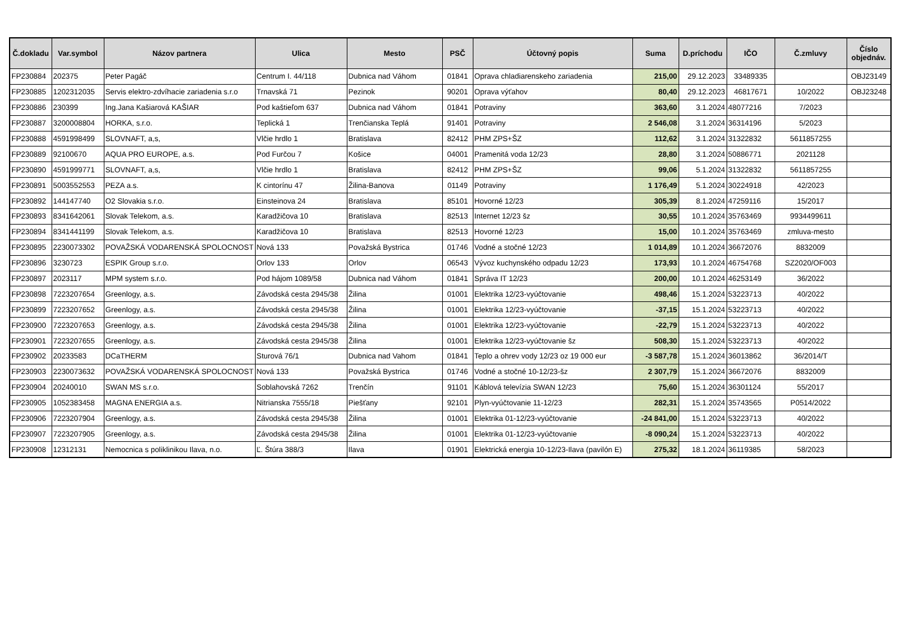| Č.dokladu | Var.symbol | Názov partnera | Ulica | Mesto | PSČ | Účtovný popis | Suma | D.príchodu | IČO | Č.zmluvy | Číslo objednáv. |
| --- | --- | --- | --- | --- | --- | --- | --- | --- | --- | --- | --- |
| FP230884 | 202375 | Peter Pagáč | Centrum I. 44/118 | Dubnica nad Váhom | 01841 | Oprava chladiarenskeho zariadenia | 215,00 | 29.12.2023 | 33489335 | | OBJ23149 |
| FP230885 | 1202312035 | Servis elektro-zdvíhacie zariadenia s.r.o | Trnavská 71 | Pezinok | 90201 | Oprava výťahov | 80,40 | 29.12.2023 | 46817671 | 10/2022 | OBJ23248 |
| FP230886 | 230399 | Ing.Jana Kašiarová KAŠIAR | Pod kaštieľom 637 | Dubnica nad Váhom | 01841 | Potraviny | 363,60 | 3.1.2024 | 48077216 | 7/2023 | |
| FP230887 | 3200008804 | HORKA, s.r.o. | Teplická 1 | Trenčianska Teplá | 91401 | Potraviny | 2 546,08 | 3.1.2024 | 36314196 | 5/2023 | |
| FP230888 | 4591998499 | SLOVNAFT, a,s, | Vlčie hrdlo 1 | Bratislava | 82412 | PHM ZPS+ŠZ | 112,62 | 3.1.2024 | 31322832 | 5611857255 | |
| FP230889 | 92100670 | AQUA PRO EUROPE, a.s. | Pod Furčou 7 | Košice | 04001 | Pramenitá voda 12/23 | 28,80 | 3.1.2024 | 50886771 | 2021128 | |
| FP230890 | 4591999771 | SLOVNAFT, a,s, | Vlčie hrdlo 1 | Bratislava | 82412 | PHM ZPS+ŠZ | 99,06 | 5.1.2024 | 31322832 | 5611857255 | |
| FP230891 | 5003552553 | PEZA a.s. | K cintorínu 47 | Žilina-Banova | 01149 | Potraviny | 1 176,49 | 5.1.2024 | 30224918 | 42/2023 | |
| FP230892 | 144147740 | O2 Slovakia s.r.o. | Einsteinova 24 | Bratislava | 85101 | Hovorné 12/23 | 305,39 | 8.1.2024 | 47259116 | 15/2017 | |
| FP230893 | 8341642061 | Slovak Telekom, a.s. | Karadžičova 10 | Bratislava | 82513 | Internet 12/23 šz | 30,55 | 10.1.2024 | 35763469 | 9934499611 | |
| FP230894 | 8341441199 | Slovak Telekom, a.s. | Karadžičova 10 | Bratislava | 82513 | Hovorné 12/23 | 15,00 | 10.1.2024 | 35763469 | zmluva-mesto | |
| FP230895 | 2230073302 | POVAŽSKÁ VODARENSKÁ SPOLOCNOST | Nová 133 | Považská Bystrica | 01746 | Vodné a stočné 12/23 | 1 014,89 | 10.1.2024 | 36672076 | 8832009 | |
| FP230896 | 3230723 | ESPIK Group s.r.o. | Orlov 133 | Orlov | 06543 | Vývoz kuchynského odpadu 12/23 | 173,93 | 10.1.2024 | 46754768 | SZ2020/OF003 | |
| FP230897 | 2023117 | MPM system s.r.o. | Pod hájom 1089/58 | Dubnica nad Váhom | 01841 | Správa IT 12/23 | 200,00 | 10.1.2024 | 46253149 | 36/2022 | |
| FP230898 | 7223207654 | Greenlogy, a.s. | Závodská cesta 2945/38 | Žilina | 01001 | Elektrika 12/23-vyúčtovanie | 498,46 | 15.1.2024 | 53223713 | 40/2022 | |
| FP230899 | 7223207652 | Greenlogy, a.s. | Závodská cesta 2945/38 | Žilina | 01001 | Elektrika 12/23-vyúčtovanie | -37,15 | 15.1.2024 | 53223713 | 40/2022 | |
| FP230900 | 7223207653 | Greenlogy, a.s. | Závodská cesta 2945/38 | Žilina | 01001 | Elektrika 12/23-vyúčtovanie | -22,79 | 15.1.2024 | 53223713 | 40/2022 | |
| FP230901 | 7223207655 | Greenlogy, a.s. | Závodská cesta 2945/38 | Žilina | 01001 | Elektrika 12/23-vyúčtovanie šz | 508,30 | 15.1.2024 | 53223713 | 40/2022 | |
| FP230902 | 20233583 | DCaTHERM | Sturová 76/1 | Dubnica nad Vahom | 01841 | Teplo a ohrev vody 12/23 oz 19 000 eur | -3 587,78 | 15.1.2024 | 36013862 | 36/2014/T | |
| FP230903 | 2230073632 | POVAŽSKÁ VODARENSKÁ SPOLOCNOST | Nová 133 | Považská Bystrica | 01746 | Vodné a stočné 10-12/23-šz | 2 307,79 | 15.1.2024 | 36672076 | 8832009 | |
| FP230904 | 20240010 | SWAN MS s.r.o. | Soblahovská 7262 | Trenčín | 91101 | Káblová televízia SWAN 12/23 | 75,60 | 15.1.2024 | 36301124 | 55/2017 | |
| FP230905 | 1052383458 | MAGNA ENERGIA a.s. | Nitrianska 7555/18 | Piešťany | 92101 | Plyn-vyúčtovanie 11-12/23 | 282,31 | 15.1.2024 | 35743565 | P0514/2022 | |
| FP230906 | 7223207904 | Greenlogy, a.s. | Závodská cesta 2945/38 | Žilina | 01001 | Elektrika 01-12/23-vyúčtovanie | -24 841,00 | 15.1.2024 | 53223713 | 40/2022 | |
| FP230907 | 7223207905 | Greenlogy, a.s. | Závodská cesta 2945/38 | Žilina | 01001 | Elektrika 01-12/23-vyúčtovanie | -8 090,24 | 15.1.2024 | 53223713 | 40/2022 | |
| FP230908 | 12312131 | Nemocnica s poliklinikou Ilava, n.o. | Ľ. Štúra 388/3 | Ilava | 01901 | Elektrická energia 10-12/23-Ilava (pavilón E) | 275,32 | 18.1.2024 | 36119385 | 58/2023 | |